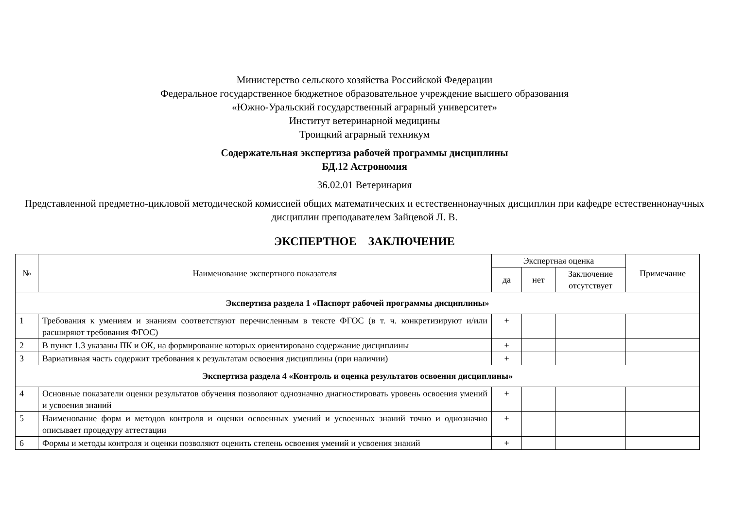Министерство сельского хозяйства Российской Федерации
Федеральное государственное бюджетное образовательное учреждение высшего образования
«Южно-Уральский государственный аграрный университет»
Институт ветеринарной медицины
Троицкий аграрный техникум
Содержательная экспертиза рабочей программы дисциплины
БД.12 Астрономия
36.02.01 Ветеринария
Представленной предметно-цикловой методической комиссией общих математических и естественнонаучных дисциплин при кафедре естественнонаучных дисциплин преподавателем Зайцевой Л. В.
ЭКСПЕРТНОЕ ЗАКЛЮЧЕНИЕ
| № | Наименование экспертного показателя | Экспертная оценка | | | Примечание |
| --- | --- | --- | --- | --- | --- |
| | | да | нет | Заключение отсутствует | |
| Экспертиза раздела 1 «Паспорт рабочей программы дисциплины» | | | | | |
| 1 | Требования к умениям и знаниям соответствуют перечисленным в тексте ФГОС (в т. ч. конкретизируют и/или расширяют требования ФГОС) | + | | | |
| 2 | В пункт 1.3 указаны ПК и ОК, на формирование которых ориентировано содержание дисциплины | + | | | |
| 3 | Вариативная часть содержит требования к результатам освоения дисциплины (при наличии) | + | | | |
| Экспертиза раздела 4 «Контроль и оценка результатов освоения дисциплины» | | | | | |
| 4 | Основные показатели оценки результатов обучения позволяют однозначно диагностировать уровень освоения умений и усвоения знаний | + | | | |
| 5 | Наименование форм и методов контроля и оценки освоенных умений и усвоенных знаний точно и однозначно описывает процедуру аттестации | + | | | |
| 6 | Формы и методы контроля и оценки позволяют оценить степень освоения умений и усвоения знаний | + | | | |